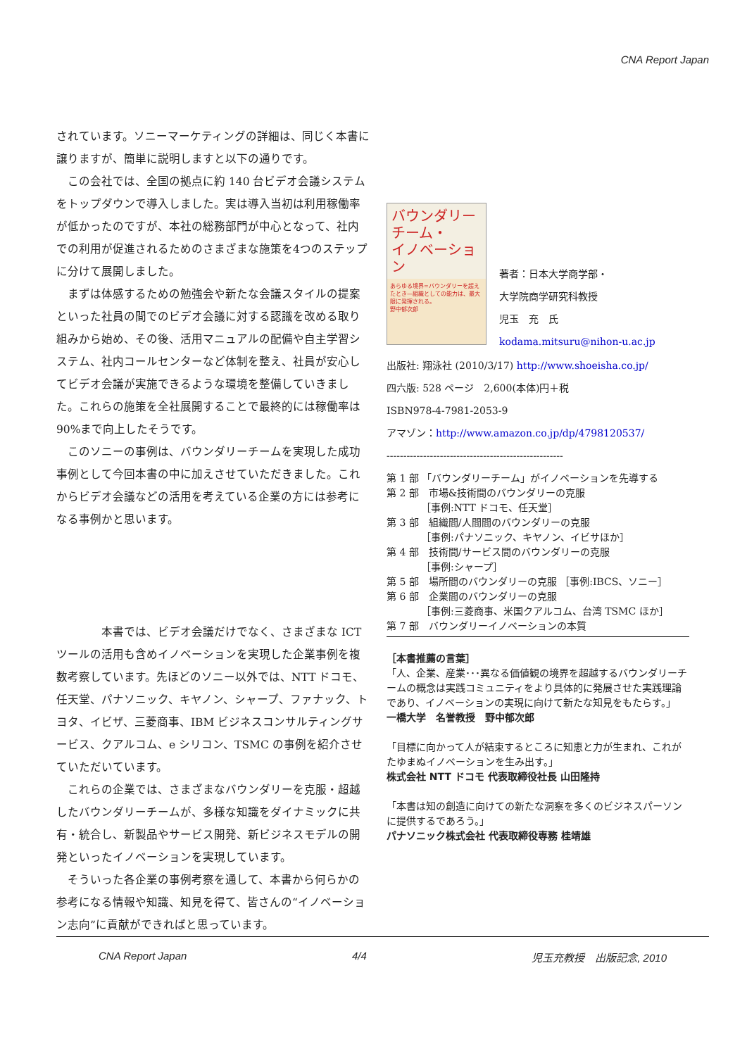CNA Report Japan
されています。ソニーマーケティングの詳細は、同じく本書に譲りますが、簡単に説明しますと以下の通りです。
　この会社では、全国の拠点に約 140 台ビデオ会議システムをトップダウンで導入しました。実は導入当初は利用稼働率が低かったのですが、本社の総務部門が中心となって、社内での利用が促進されるためのさまざまな施策を4つのステップに分けて展開しました。
　まずは体感するための勉強会や新たな会議スタイルの提案といった社員の間でのビデオ会議に対する認識を改める取り組みから始め、その後、活用マニュアルの配備や自主学習システム、社内コールセンターなど体制を整え、社員が安心してビデオ会議が実施できるような環境を整備していきました。これらの施策を全社展開することで最終的には稼働率は 90%まで向上したそうです。
　このソニーの事例は、バウンダリーチームを実現した成功事例として今回本書の中に加えさせていただきました。これからビデオ会議などの活用を考えている企業の方には参考になる事例かと思います。
　　　　本書では、ビデオ会議だけでなく、さまざまな ICT ツールの活用も含めイノベーションを実現した企業事例を複数考察しています。先ほどのソニー以外では、NTT ドコモ、任天堂、パナソニック、キヤノン、シャープ、ファナック、トヨタ、イビザ、三菱商事、IBM ビジネスコンサルティングサービス、クアルコム、e シリコン、TSMC の事例を紹介させていただいています。
　これらの企業では、さまざまなバウンダリーを克服・超越したバウンダリーチームが、多様な知識をダイナミックに共有・統合し、新製品やサービス開発、新ビジネスモデルの開発といったイノベーションを実現しています。
　そういった各企業の事例考察を通して、本書から何らかの参考になる情報や知識、知見を得て、皆さんの“イノベーション志向”に貢献ができればと思っています。
バウンダリー
チーム・
イノベーション
あらゆる境界=バウンダリーを超えたとき—組織としての能力は、最大限に発揮される。
野中郁次郎
著者：日本大学商学部・
大学院商学研究科教授
児玉　充　氏
kodama.mitsuru@nihon-u.ac.jp
出版社: 翔泳社 (2010/3/17) http://www.shoeisha.co.jp/
四六版: 528 ページ　2,600(本体)円＋税
ISBN978-4-7981-2053-9
アマゾン：http://www.amazon.co.jp/dp/4798120537/
-----------------------------------------------------
第 1 部 「バウンダリーチーム」がイノベーションを先導する
第 2 部　市場&技術間のバウンダリーの克服
　　　　［事例:NTT ドコモ、任天堂］
第 3 部　組織間/人間間のバウンダリーの克服
　　　　［事例:パナソニック、キヤノン、イビサほか］
第 4 部　技術間/サービス間のバウンダリーの克服
　　　　［事例:シャープ］
第 5 部　場所間のバウンダリーの克服 ［事例:IBCS、ソニー］
第 6 部　企業間のバウンダリーの克服
　　　　［事例:三菱商事、米国クアルコム、台湾 TSMC ほか］
第 7 部　バウンダリーイノベーションの本質
［本書推薦の言葉］
「人、企業、産業･･･異なる価値観の境界を超越するバウンダリーチームの概念は実践コミュニティをより具体的に発展させた実践理論であり、イノベーションの実現に向けて新たな知見をもたらす。」
一橋大学　名誉教授　野中郁次郎
「目標に向かって人が結束するところに知恵と力が生まれ、これがたゆまぬイノベーションを生み出す。」
株式会社 NTT ドコモ 代表取締役社長 山田隆持
「本書は知の創造に向けての新たな洞察を多くのビジネスパーソンに提供するであろう。」
パナソニック株式会社 代表取締役専務 桂靖雄
CNA Report Japan 4/4 児玉充教授　出版記念, 2010